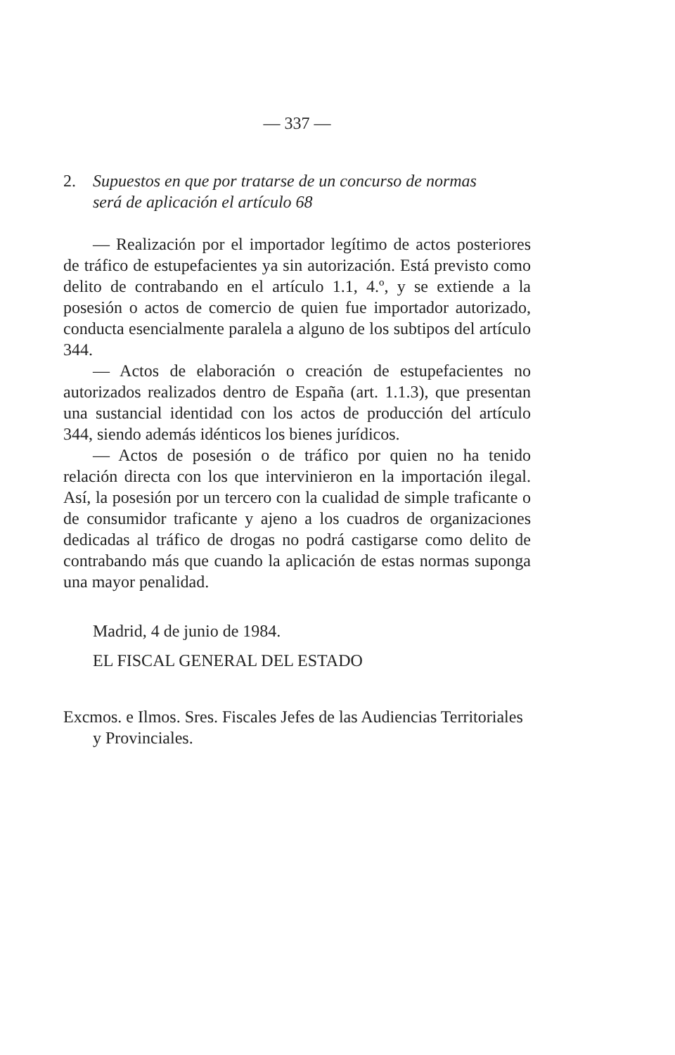— 337 —
2. Supuestos en que por tratarse de un concurso de normas
será de aplicación el artículo 68
— Realización por el importador legítimo de actos posteriores de tráfico de estupefacientes ya sin autorización. Está previsto como delito de contrabando en el artículo 1.1, 4.º, y se extiende a la posesión o actos de comercio de quien fue importador autorizado, conducta esencialmente paralela a alguno de los subtipos del artículo 344.
— Actos de elaboración o creación de estupefacientes no autorizados realizados dentro de España (art. 1.1.3), que presentan una sustancial identidad con los actos de producción del artículo 344, siendo además idénticos los bienes jurídicos.
— Actos de posesión o de tráfico por quien no ha tenido relación directa con los que intervinieron en la importación ilegal. Así, la posesión por un tercero con la cualidad de simple traficante o de consumidor traficante y ajeno a los cuadros de organizaciones dedicadas al tráfico de drogas no podrá castigarse como delito de contrabando más que cuando la aplicación de estas normas suponga una mayor penalidad.
Madrid, 4 de junio de 1984.
EL FISCAL GENERAL DEL ESTADO
Excmos. e Ilmos. Sres. Fiscales Jefes de las Audiencias Territoriales y Provinciales.